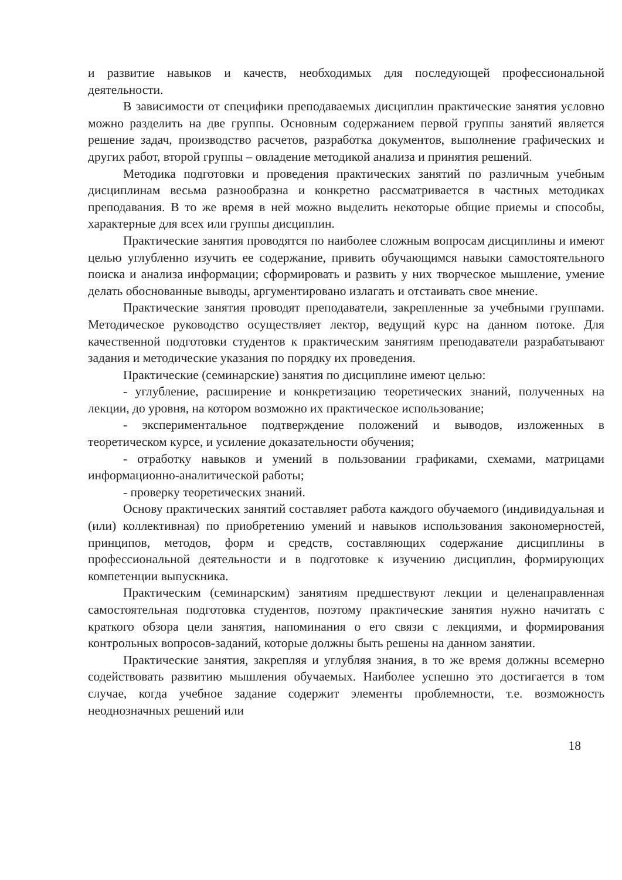и развитие навыков и качеств, необходимых для последующей профессиональной деятельности.
В зависимости от специфики преподаваемых дисциплин практические занятия условно можно разделить на две группы. Основным содержанием первой группы занятий является решение задач, производство расчетов, разработка документов, выполнение графических и других работ, второй группы – овладение методикой анализа и принятия решений.
Методика подготовки и проведения практических занятий по различным учебным дисциплинам весьма разнообразна и конкретно рассматривается в частных методиках преподавания. В то же время в ней можно выделить некоторые общие приемы и способы, характерные для всех или группы дисциплин.
Практические занятия проводятся по наиболее сложным вопросам дисциплины и имеют целью углубленно изучить ее содержание, привить обучающимся навыки самостоятельного поиска и анализа информации; сформировать и развить у них творческое мышление, умение делать обоснованные выводы, аргументировано излагать и отстаивать свое мнение.
Практические занятия проводят преподаватели, закрепленные за учебными группами. Методическое руководство осуществляет лектор, ведущий курс на данном потоке. Для качественной подготовки студентов к практическим занятиям преподаватели разрабатывают задания и методические указания по порядку их проведения.
Практические (семинарские) занятия по дисциплине имеют целью:
- углубление, расширение и конкретизацию теоретических знаний, полученных на лекции, до уровня, на котором возможно их практическое использование;
- экспериментальное подтверждение положений и выводов, изложенных в теоретическом курсе, и усиление доказательности обучения;
- отработку навыков и умений в пользовании графиками, схемами, матрицами информационно-аналитической работы;
- проверку теоретических знаний.
Основу практических занятий составляет работа каждого обучаемого (индивидуальная и (или) коллективная) по приобретению умений и навыков использования закономерностей, принципов, методов, форм и средств, составляющих содержание дисциплины в профессиональной деятельности и в подготовке к изучению дисциплин, формирующих компетенции выпускника.
Практическим (семинарским) занятиям предшествуют лекции и целенаправленная самостоятельная подготовка студентов, поэтому практические занятия нужно начитать с краткого обзора цели занятия, напоминания о его связи с лекциями, и формирования контрольных вопросов-заданий, которые должны быть решены на данном занятии.
Практические занятия, закрепляя и углубляя знания, в то же время должны всемерно содействовать развитию мышления обучаемых. Наиболее успешно это достигается в том случае, когда учебное задание содержит элементы проблемности, т.е. возможность неоднозначных решений или
18